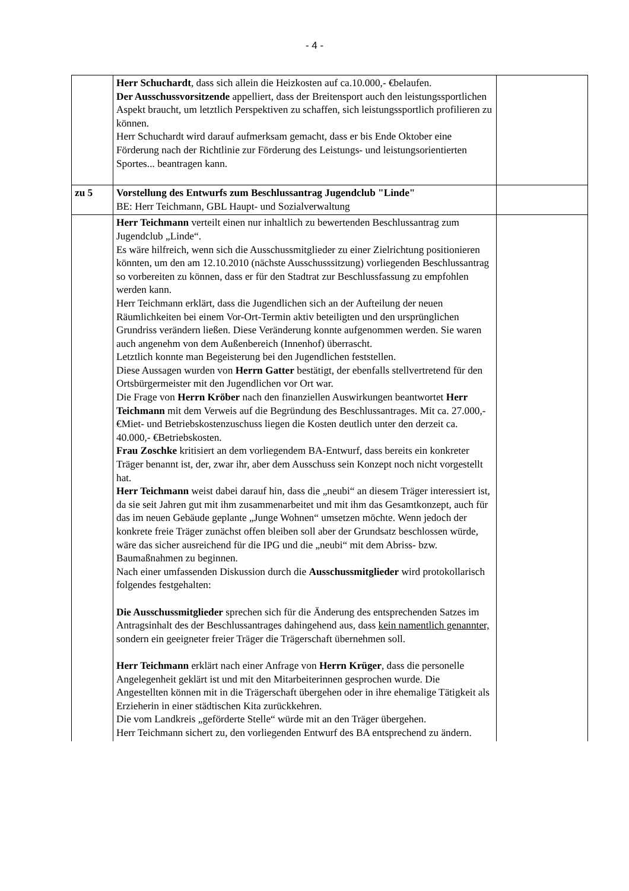- 4 -
| | Herr Schuchardt , dass sich allein die Heizkosten auf ca.10.000,- €belaufen. Der Ausschussvorsitzende appelliert, dass der Breitensport auch den leistungssportlichen Aspekt braucht, um letztlich Perspektiven zu schaffen, sich leistungssportlich profilieren zu können. Herr Schuchardt wird darauf aufmerksam gemacht, dass er bis Ende Oktober eine Förderung nach der Richtlinie zur Förderung des Leistungs- und leistungsorientierten Sportes... beantragen kann. | |
| zu 5 | Vorstellung des Entwurfs zum Beschlussantrag Jugendclub "Linde" BE: Herr Teichmann, GBL Haupt- und Sozialverwaltung | |
| | Herr Teichmann verteilt einen nur inhaltlich zu bewertenden Beschlussantrag zum Jugendclub „Linde“. Es wäre hilfreich, wenn sich die Ausschussmitglieder zu einer Zielrichtung positionieren könnten, um den am 12.10.2010 (nächste Ausschusssitzung) vorliegenden Beschlussantrag so vorbereiten zu können, dass er für den Stadtrat zur Beschlussfassung zu empfohlen werden kann. Herr Teichmann erklärt, dass die Jugendlichen sich an der Aufteilung der neuen Räumlichkeiten bei einem Vor-Ort-Termin aktiv beteiligten und den ursprünglichen Grundriss verändern ließen. Diese Veränderung konnte aufgenommen werden. Sie waren auch angenehm von dem Außenbereich (Innenhof) überrascht. Letztlich konnte man Begeisterung bei den Jugendlichen feststellen. Diese Aussagen wurden von Herrn Gatter bestätigt, der ebenfalls stellvertretend für den Ortsbürgermeister mit den Jugendlichen vor Ort war. Die Frage von Herrn Kröber nach den finanziellen Auswirkungen beantwortet Herr Teichmann mit dem Verweis auf die Begründung des Beschlussantrages. Mit ca. 27.000,- €Miet- und Betriebskostenzuschuss liegen die Kosten deutlich unter den derzeit ca. 40.000,- €Betriebskosten. Frau Zoschke kritisiert an dem vorliegendem BA-Entwurf, dass bereits ein konkreter Träger benannt ist, der, zwar ihr, aber dem Ausschuss sein Konzept noch nicht vorgestellt hat. Herr Teichmann weist dabei darauf hin, dass die „neubi“ an diesem Träger interessiert ist, da sie seit Jahren gut mit ihm zusammenarbeitet und mit ihm das Gesamtkonzept, auch für das im neuen Gebäude geplante „Junge Wohnen“ umsetzen möchte. Wenn jedoch der konkrete freie Träger zunächst offen bleiben soll aber der Grundsatz beschlossen würde, wäre das sicher ausreichend für die IPG und die „neubi“ mit dem Abriss- bzw. Baumaßnahmen zu beginnen. Nach einer umfassenden Diskussion durch die Ausschussmitglieder wird protokollarisch folgendes festgehalten: Die Ausschussmitglieder sprechen sich für die Änderung des entsprechenden Satzes im Antragsinhalt des der Beschlussantrages dahingehend aus, dass kein namentlich genannter, sondern ein geeigneter freier Träger die Trägerschaft übernehmen soll. Herr Teichmann erklärt nach einer Anfrage von Herrn Krüger , dass die personelle Angelegenheit geklärt ist und mit den Mitarbeiterinnen gesprochen wurde. Die Angestellten können mit in die Trägerschaft übergehen oder in ihre ehemalige Tätigkeit als Erzieherin in einer städtischen Kita zurückkehren. Die vom Landkreis „geförderte Stelle“ würde mit an den Träger übergehen. Herr Teichmann sichert zu, den vorliegenden Entwurf des BA entsprechend zu ändern. | |